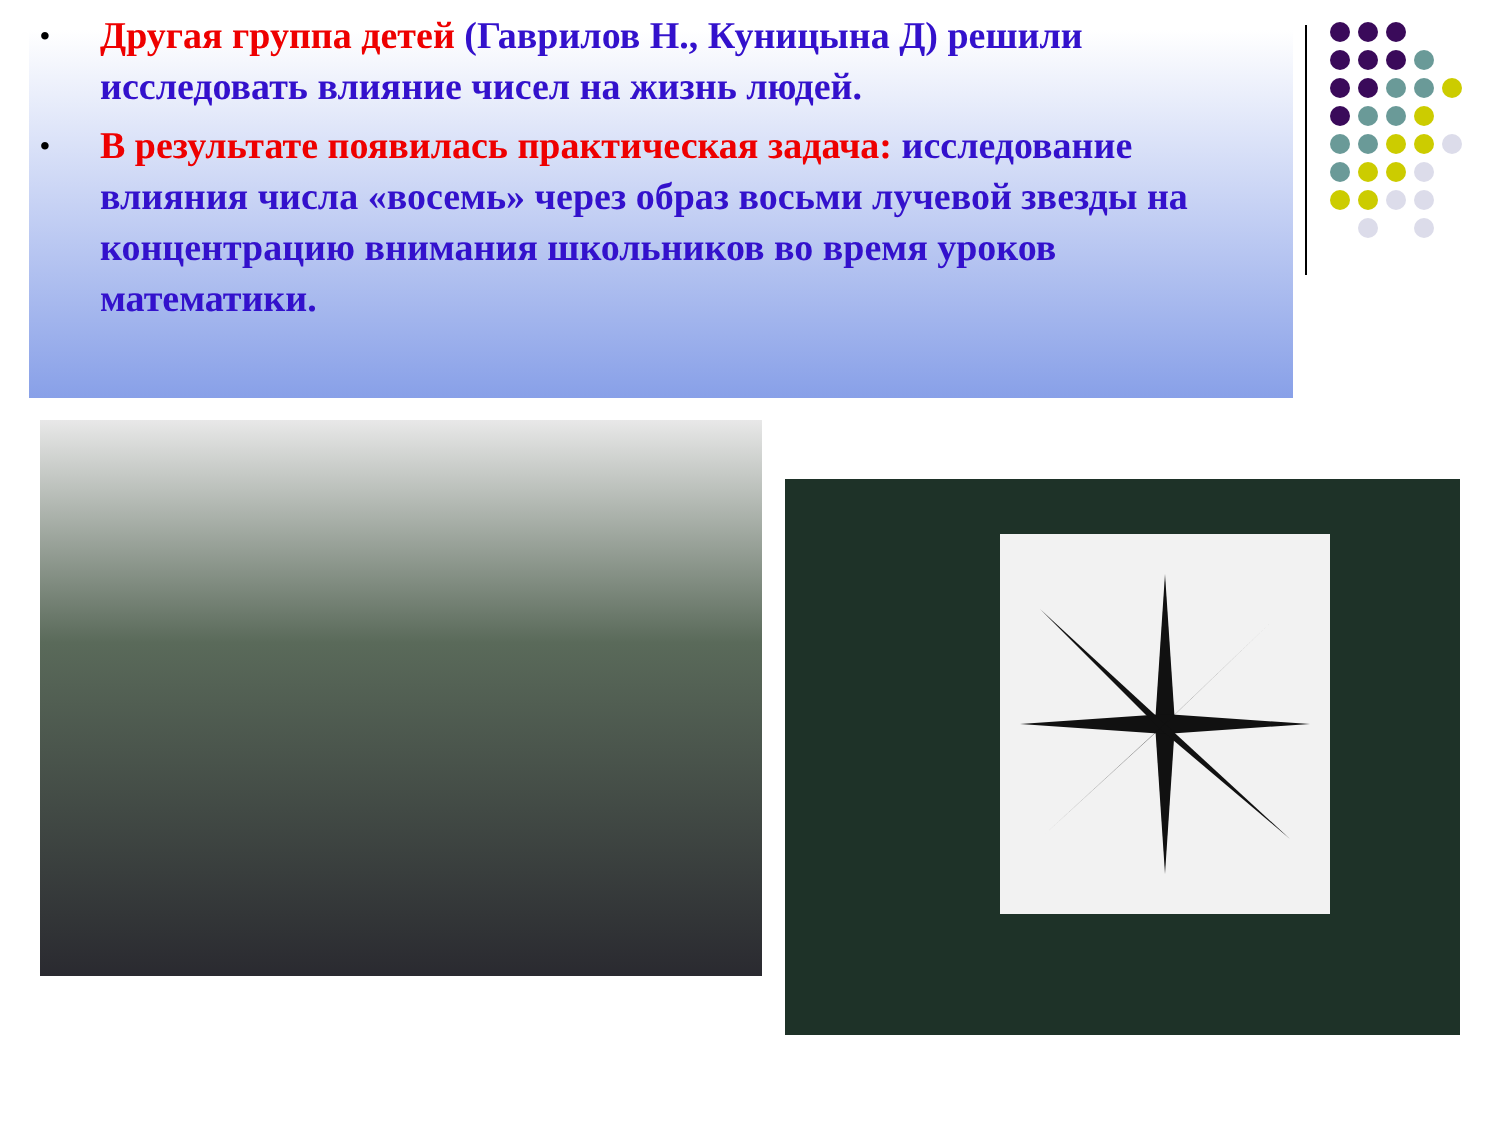• Другая группа детей (Гаврилов Н., Куницына Д) решили исследовать влияние чисел на жизнь людей.
• В результате появилась практическая задача: исследование влияния числа «восемь» через образ восьми лучевой звезды на концентрацию внимания школьников во время уроков математики.